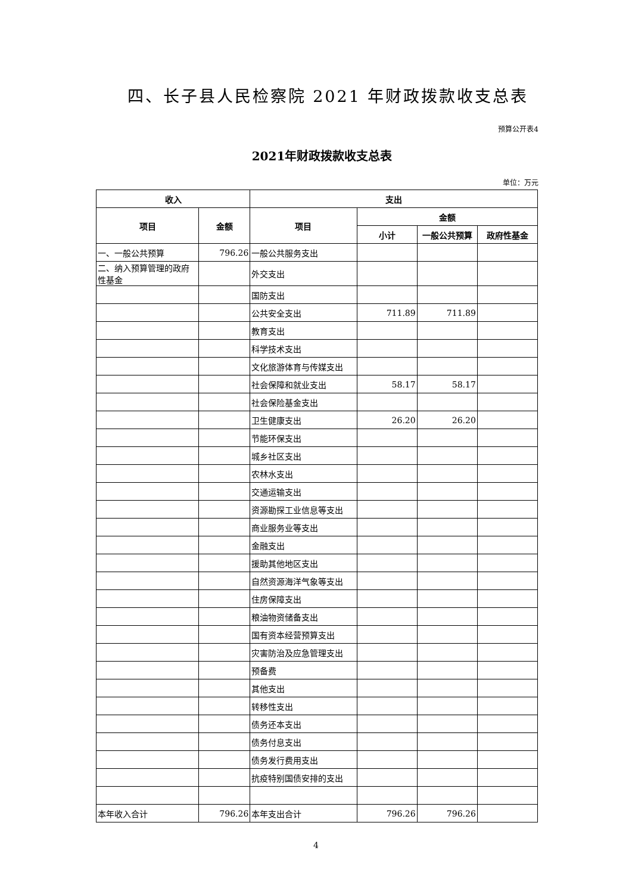四、长子县人民检察院 2021 年财政拨款收支总表
预算公开表4
2021年财政拨款收支总表
单位：万元
| 收入 | | 支出 | | | |
| --- | --- | --- | --- | --- | --- |
| 项目 | 金额 | 项目 | 金额 | | |
| | | | 小计 | 一般公共预算 | 政府性基金 |
| 一、一般公共预算 | 796.26 | 一般公共服务支出 | | | |
| 二、纳入预算管理的政府性基金 | | 外交支出 | | | |
| | | 国防支出 | | | |
| | | 公共安全支出 | 711.89 | 711.89 | |
| | | 教育支出 | | | |
| | | 科学技术支出 | | | |
| | | 文化旅游体育与传媒支出 | | | |
| | | 社会保障和就业支出 | 58.17 | 58.17 | |
| | | 社会保险基金支出 | | | |
| | | 卫生健康支出 | 26.20 | 26.20 | |
| | | 节能环保支出 | | | |
| | | 城乡社区支出 | | | |
| | | 农林水支出 | | | |
| | | 交通运输支出 | | | |
| | | 资源勘探工业信息等支出 | | | |
| | | 商业服务业等支出 | | | |
| | | 金融支出 | | | |
| | | 援助其他地区支出 | | | |
| | | 自然资源海洋气象等支出 | | | |
| | | 住房保障支出 | | | |
| | | 粮油物资储备支出 | | | |
| | | 国有资本经营预算支出 | | | |
| | | 灾害防治及应急管理支出 | | | |
| | | 预备费 | | | |
| | | 其他支出 | | | |
| | | 转移性支出 | | | |
| | | 债务还本支出 | | | |
| | | 债务付息支出 | | | |
| | | 债务发行费用支出 | | | |
| | | 抗疫特别国债安排的支出 | | | |
| 本年收入合计 | 796.26 | 本年支出合计 | 796.26 | 796.26 | |
4